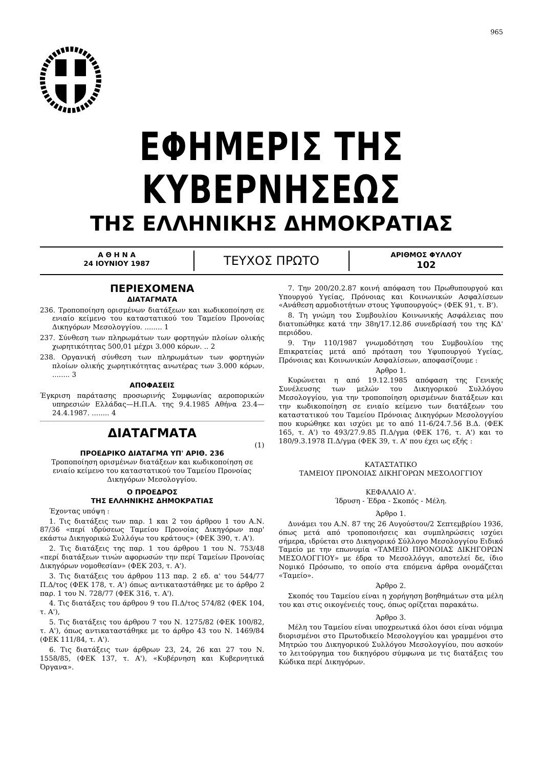965
ΕΦΗΜΕΡΙΣ ΤΗΣ ΚΥΒΕΡΝΗΣΕΩΣ
ΤΗΣ ΕΛΛΗΝΙΚΗΣ ΔΗΜΟΚΡΑΤΙΑΣ
Α Θ Η Ν Α
24 ΙΟΥΝΙΟΥ 1987
ΤΕΥΧΟΣ ΠΡΩΤΟ
ΑΡΙΘΜΟΣ ΦΥΛΛΟΥ
102
ΠΕΡΙΕΧΟΜΕΝΑ
ΔΙΑΤΑΓΜΑΤΑ
236. Τροποποίηση ορισμένων διατάξεων και κωδικοποίηση σε ενιαίο κείμενο του καταστατικού του Ταμείου Προνοίας Δικηγόρων Μεσολογγίου. ........ 1
237. Σύνθεση των πληρωμάτων των φορτηγών πλοίων ολικής χωρητικότητας 500,01 μέχρι 3.000 κόρων. .. 2
238. Οργανική σύνθεση των πληρωμάτων των φορτηγών πλοίων ολικής χωρητικότητας ανωτέρας των 3.000 κόρων. ........ 3
ΑΠΟΦΑΣΕΙΣ
Έγκριση παράτασης προσωρινής Συμφωνίας αεροπορικών υπηρεσιών Ελλάδας—Η.Π.Α. της 9.4.1985 Αθήνα 23.4—24.4.1987. ........ 4
ΔΙΑΤΑΓΜΑΤΑ
(1)
ΠΡΟΕΔΡΙΚΟ ΔΙΑΤΑΓΜΑ ΥΠ' ΑΡΙΘ. 236
Τροποποίηση ορισμένων διατάξεων και κωδικοποίηση σε ενιαίο κείμενο του καταστατικού του Ταμείου Προνοίας Δικηγόρων Μεσολογγίου.
Ο ΠΡΟΕΔΡΟΣ
ΤΗΣ ΕΛΛΗΝΙΚΗΣ ΔΗΜΟΚΡΑΤΙΑΣ
Έχοντας υπόψη :
1. Τις διατάξεις των παρ. 1 και 2 του άρθρου 1 του Α.Ν. 87/36 «περί ιδρύσεως Ταμείου Προνοίας Δικηγόρων παρ' εκάστω Δικηγορικώ Συλλόγω του κράτους» (ΦΕΚ 390, τ. Α').
2. Τις διατάξεις της παρ. 1 του άρθρου 1 του Ν. 753/48 «περί διατάξεων τινών αφορωσών την περί Ταμείων Προνοίας Δικηγόρων νομοθεσίαν» (ΦΕΚ 203, τ. Α').
3. Τις διατάξεις του άρθρου 113 παρ. 2 εδ. α' του 544/77 Π.Δ/τος (ΦΕΚ 178, τ. Α') όπως αντικαταστάθηκε με το άρθρο 2 παρ. 1 του Ν. 728/77 (ΦΕΚ 316, τ. Α').
4. Τις διατάξεις του άρθρου 9 του Π.Δ/τος 574/82 (ΦΕΚ 104, τ. Α'),
5. Τις διατάξεις του άρθρου 7 του Ν. 1275/82 (ΦΕΚ 100/82, τ. Α'), όπως αντικαταστάθηκε με το άρθρο 43 του Ν. 1469/84 (ΦΕΚ 111/84, τ. Α').
6. Τις διατάξεις των άρθρων 23, 24, 26 και 27 του Ν. 1558/85, (ΦΕΚ 137, τ. Α'), «Κυβέρνηση και Κυβερνητικά Όργανα».
7. Την 200/20.2.87 κοινή απόφαση του Πρωθυπουργού και Υπουργού Υγείας, Πρόνοιας και Κοινωνικών Ασφαλίσεων «Ανάθεση αρμοδιοτήτων στους Υφυπουργούς» (ΦΕΚ 91, τ. Β').
8. Τη γνώμη του Συμβουλίου Κοινωνικής Ασφάλειας που διατυπώθηκε κατά την 38η/17.12.86 συνεδρίασή του της ΚΔ' περιόδου.
9. Την 110/1987 γνωμοδότηση του Συμβουλίου της Επικρατείας μετά από πρόταση του Υφυπουργού Υγείας, Πρόνοιας και Κοινωνικών Ασφαλίσεων, αποφασίζουμε :
Άρθρο 1.
Κυρώνεται η από 19.12.1985 απόφαση της Γενικής Συνέλευσης των μελών του Δικηγορικού Συλλόγου Μεσολογγίου, για την τροποποίηση ορισμένων διατάξεων και την κωδικοποίηση σε ενιαίο κείμενο των διατάξεων του καταστατικού του Ταμείου Πρόνοιας Δικηγόρων Μεσολογγίου που κυρώθηκε και ισχύει με το από 11-6/24.7.56 Β.Δ. (ΦΕΚ 165, τ. Α') το 493/27.9.85 Π.Δ/γμα (ΦΕΚ 176, τ. Α') και το 180/9.3.1978 Π.Δ/γμα (ΦΕΚ 39, τ. Α' που έχει ως εξής :
ΚΑΤΑΣΤΑΤΙΚΟ
ΤΑΜΕΙΟΥ ΠΡΟΝΟΙΑΣ ΔΙΚΗΓΟΡΩΝ ΜΕΣΟΛΟΓΓΙΟΥ
ΚΕΦΑΛΑΙΟ Α'.
Ίδρυση - Έδρα - Σκοπός - Μέλη.
Άρθρο 1.
Δυνάμει του Α.Ν. 87 της 26 Αυγούστου/2 Σεπτεμβρίου 1936, όπως μετά από τροποποιήσεις και συμπληρώσεις ισχύει σήμερα, ιδρύεται στο Δικηγορικό Σύλλογο Μεσολογγίου Ειδικό Ταμείο με την επωνυμία «ΤΑΜΕΙΟ ΠΡΟΝΟΙΑΣ ΔΙΚΗΓΟΡΩΝ ΜΕΣΟΛΟΓΓΙΟΥ» με έδρα το Μεσολλόγγι, αποτελεί δε, ίδιο Νομικό Πρόσωπο, το οποίο στα επόμενα άρθρα ονομάζεται «Ταμείο».
Άρθρο 2.
Σκοπός του Ταμείου είναι η χορήγηση βοηθημάτων στα μέλη του και στις οικογένειές τους, όπως ορίζεται παρακάτω.
Άρθρο 3.
Μέλη του Ταμείου είναι υποχρεωτικά όλοι όσοι είναι νόμιμα διορισμένοι στο Πρωτοδικείο Μεσολογγίου και γραμμένοι στο Μητρώο του Δικηγορικού Συλλόγου Μεσολογγίου, που ασκούν το λειτούργημα του δικηγόρου σύμφωνα με τις διατάξεις του Κώδικα περί Δικηγόρων.